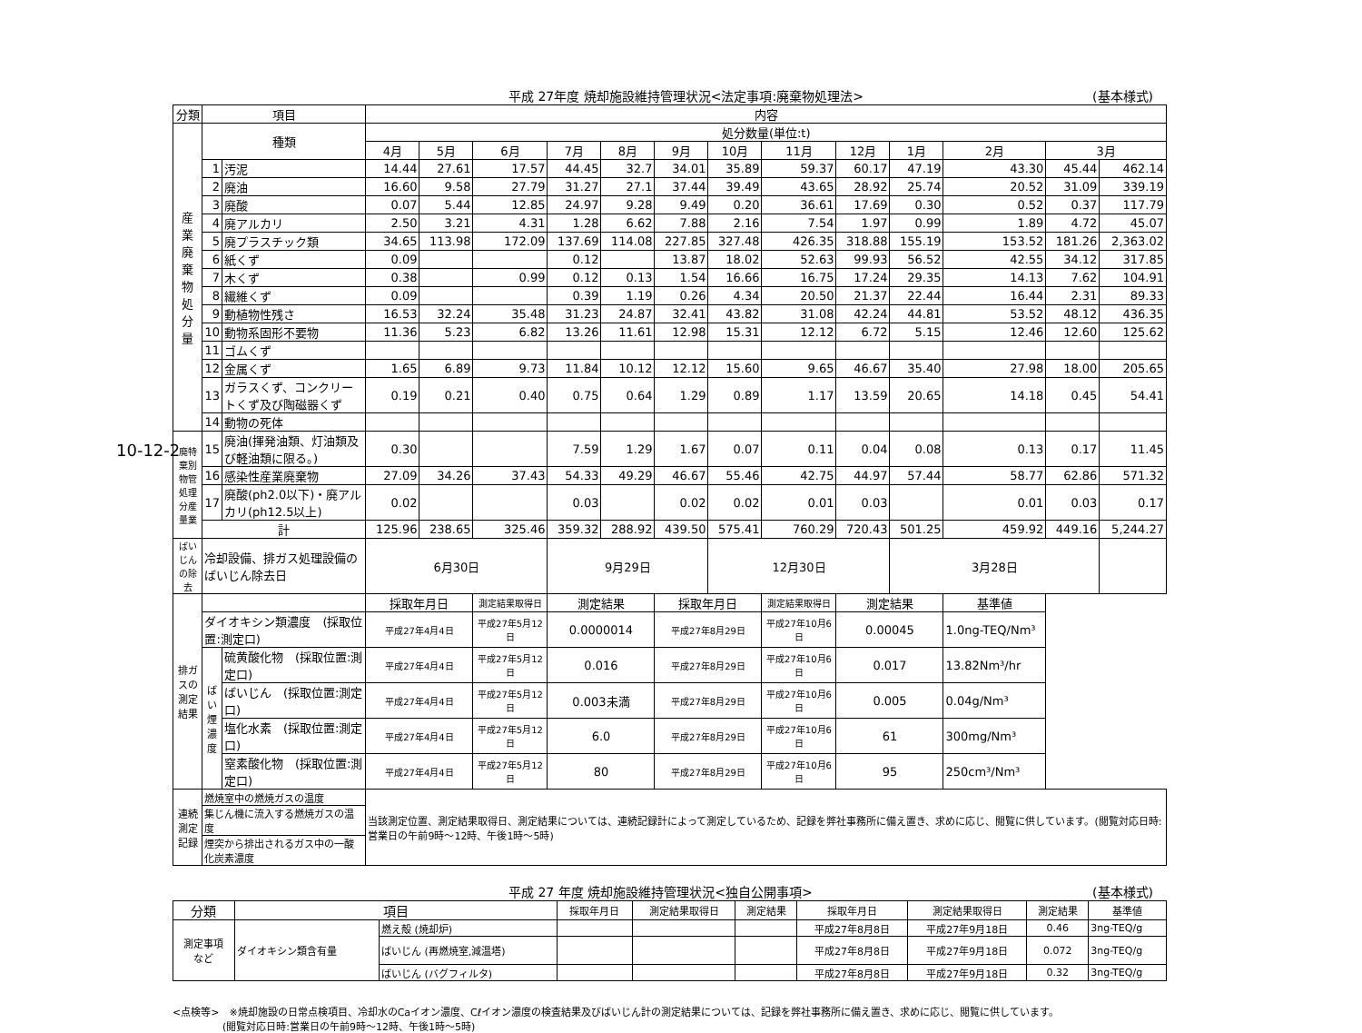10-12-2
平成 27年度 焼却施設維持管理状況<法定事項:廃棄物処理法> (基本様式)
| 分類 | 項目 | | 内容 | | | | | | | | | | | | |
| --- | --- | --- | --- | --- | --- | --- | --- | --- | --- | --- | --- | --- | --- | --- | --- |
| 産 業 廃 棄 物 処 分 量 | 種類 | | 処分数量(単位:t) | | | | | | | | | | | | |
| | | | 4月 | 5月 | 6月 | 7月 | 8月 | 9月 | 10月 | 11月 | 12月 | 1月 | 2月 | 3月 | |
| | 1 | 汚泥 | 14.44 | 27.61 | 17.57 | 44.45 | 32.7 | 34.01 | 35.89 | 59.37 | 60.17 | 47.19 | 43.30 | 45.44 | 462.14 |
| | 2 | 廃油 | 16.60 | 9.58 | 27.79 | 31.27 | 27.1 | 37.44 | 39.49 | 43.65 | 28.92 | 25.74 | 20.52 | 31.09 | 339.19 |
| | 3 | 廃酸 | 0.07 | 5.44 | 12.85 | 24.97 | 9.28 | 9.49 | 0.20 | 36.61 | 17.69 | 0.30 | 0.52 | 0.37 | 117.79 |
| | 4 | 廃アルカリ | 2.50 | 3.21 | 4.31 | 1.28 | 6.62 | 7.88 | 2.16 | 7.54 | 1.97 | 0.99 | 1.89 | 4.72 | 45.07 |
| | 5 | 廃プラスチック類 | 34.65 | 113.98 | 172.09 | 137.69 | 114.08 | 227.85 | 327.48 | 426.35 | 318.88 | 155.19 | 153.52 | 181.26 | 2,363.02 |
| | 6 | 紙くず | 0.09 | | | 0.12 | | 13.87 | 18.02 | 52.63 | 99.93 | 56.52 | 42.55 | 34.12 | 317.85 |
| | 7 | 木くず | 0.38 | | 0.99 | 0.12 | 0.13 | 1.54 | 16.66 | 16.75 | 17.24 | 29.35 | 14.13 | 7.62 | 104.91 |
| | 8 | 繊維くず | 0.09 | | | 0.39 | 1.19 | 0.26 | 4.34 | 20.50 | 21.37 | 22.44 | 16.44 | 2.31 | 89.33 |
| | 9 | 動植物性残さ | 16.53 | 32.24 | 35.48 | 31.23 | 24.87 | 32.41 | 43.82 | 31.08 | 42.24 | 44.81 | 53.52 | 48.12 | 436.35 |
| | 10 | 動物系固形不要物 | 11.36 | 5.23 | 6.82 | 13.26 | 11.61 | 12.98 | 15.31 | 12.12 | 6.72 | 5.15 | 12.46 | 12.60 | 125.62 |
| | 11 | ゴムくず | | | | | | | | | | | | | |
| | 12 | 金属くず | 1.65 | 6.89 | 9.73 | 11.84 | 10.12 | 12.12 | 15.60 | 9.65 | 46.67 | 35.40 | 27.98 | 18.00 | 205.65 |
| | 13 | ガラスくず、コンクリートくず及び陶磁器くず | 0.19 | 0.21 | 0.40 | 0.75 | 0.64 | 1.29 | 0.89 | 1.17 | 13.59 | 20.65 | 14.18 | 0.45 | 54.41 |
| | 14 | 動物の死体 | | | | | | | | | | | | | |
| 廃特 棄別 物管 処理 分産 量業 | 15 | 廃油(揮発油類、灯油類及び軽油類に限る。) | 0.30 | | | 7.59 | 1.29 | 1.67 | 0.07 | 0.11 | 0.04 | 0.08 | 0.13 | 0.17 | 11.45 |
| | 16 | 感染性産業廃棄物 | 27.09 | 34.26 | 37.43 | 54.33 | 49.29 | 46.67 | 55.46 | 42.75 | 44.97 | 57.44 | 58.77 | 62.86 | 571.32 |
| | 17 | 廃酸(ph2.0以下)・廃アルカリ(ph12.5以上) | 0.02 | | | 0.03 | | 0.02 | 0.02 | 0.01 | 0.03 | | 0.01 | 0.03 | 0.17 |
| | 計 | | 125.96 | 238.65 | 325.46 | 359.32 | 288.92 | 439.50 | 575.41 | 760.29 | 720.43 | 501.25 | 459.92 | 449.16 | 5,244.27 |
| ばいじん の除去 | 冷却設備、排ガス処理設備のばいじん除去日 | | 6月30日 | | | 9月29日 | | | 12月30日 | | | 3月28日 | | | |
| 排ガスの 測定結果 | | | 採取年月日 | | 測定結果取得日 | 測定結果 | | 採取年月日 | | 測定結果取得日 | 測定結果 | | 基準値 | | |
| | ダイオキシン類濃度 (採取位置:測定口) | | 平成27年4月4日 | | 平成27年5月12日 | 0.0000014 | | 平成27年8月29日 | | 平成27年10月6日 | 0.00045 | | 1.0ng-TEQ/Nm³ | | |
| | ば い 煙 濃 度 | 硫黄酸化物 (採取位置:測定口) | 平成27年4月4日 | | 平成27年5月12日 | 0.016 | | 平成27年8月29日 | | 平成27年10月6日 | 0.017 | | 13.82Nm³/hr | | |
| | | ばいじん (採取位置:測定口) | 平成27年4月4日 | | 平成27年5月12日 | 0.003未満 | | 平成27年8月29日 | | 平成27年10月6日 | 0.005 | | 0.04g/Nm³ | | |
| | | 塩化水素 (採取位置:測定口) | 平成27年4月4日 | | 平成27年5月12日 | 6.0 | | 平成27年8月29日 | | 平成27年10月6日 | 61 | | 300mg/Nm³ | | |
| | | 窒素酸化物 (採取位置:測定口) | 平成27年4月4日 | | 平成27年5月12日 | 80 | | 平成27年8月29日 | | 平成27年10月6日 | 95 | | 250cm³/Nm³ | | |
| 連続測定 記録 | 燃焼室中の燃焼ガスの温度 | | 当該測定位置、測定結果取得日、測定結果については、連続記録計によって測定しているため、記録を弊社事務所に備え置き、求めに応じ、閲覧に供しています。(閲覧対応日時:営業日の午前9時～12時、午後1時～5時) | | | | | | | | | | | | |
| | 集じん機に流入する燃焼ガスの温度 | | | | | | | | | | | | | | |
| | 煙突から排出されるガス中の一酸化炭素濃度 | | | | | | | | | | | | | | |
平成 27 年度 焼却施設維持管理状況<独自公開事項> (基本様式)
| 分類 | 項目 | | 採取年月日 | 測定結果取得日 | 測定結果 | 採取年月日 | 測定結果取得日 | 測定結果 | 基準値 |
| --- | --- | --- | --- | --- | --- | --- | --- | --- | --- |
| 測定事項 など | ダイオキシン類含有量 | 燃え殻 (焼却炉) | | | | 平成27年8月8日 | 平成27年9月18日 | 0.46 | 3ng-TEQ/g |
| | | ばいじん (再燃焼室,減温塔) | | | | 平成27年8月8日 | 平成27年9月18日 | 0.072 | 3ng-TEQ/g |
| | | ばいじん (バグフィルタ) | | | | 平成27年8月8日 | 平成27年9月18日 | 0.32 | 3ng-TEQ/g |
<点検等>　※焼却施設の日常点検項目、冷却水のCaイオン濃度、Cℓイオン濃度の検査結果及びばいじん計の測定結果については、記録を弊社事務所に備え置き、求めに応じ、閲覧に供しています。
　　　　　(閲覧対応日時:営業日の午前9時～12時、午後1時～5時)